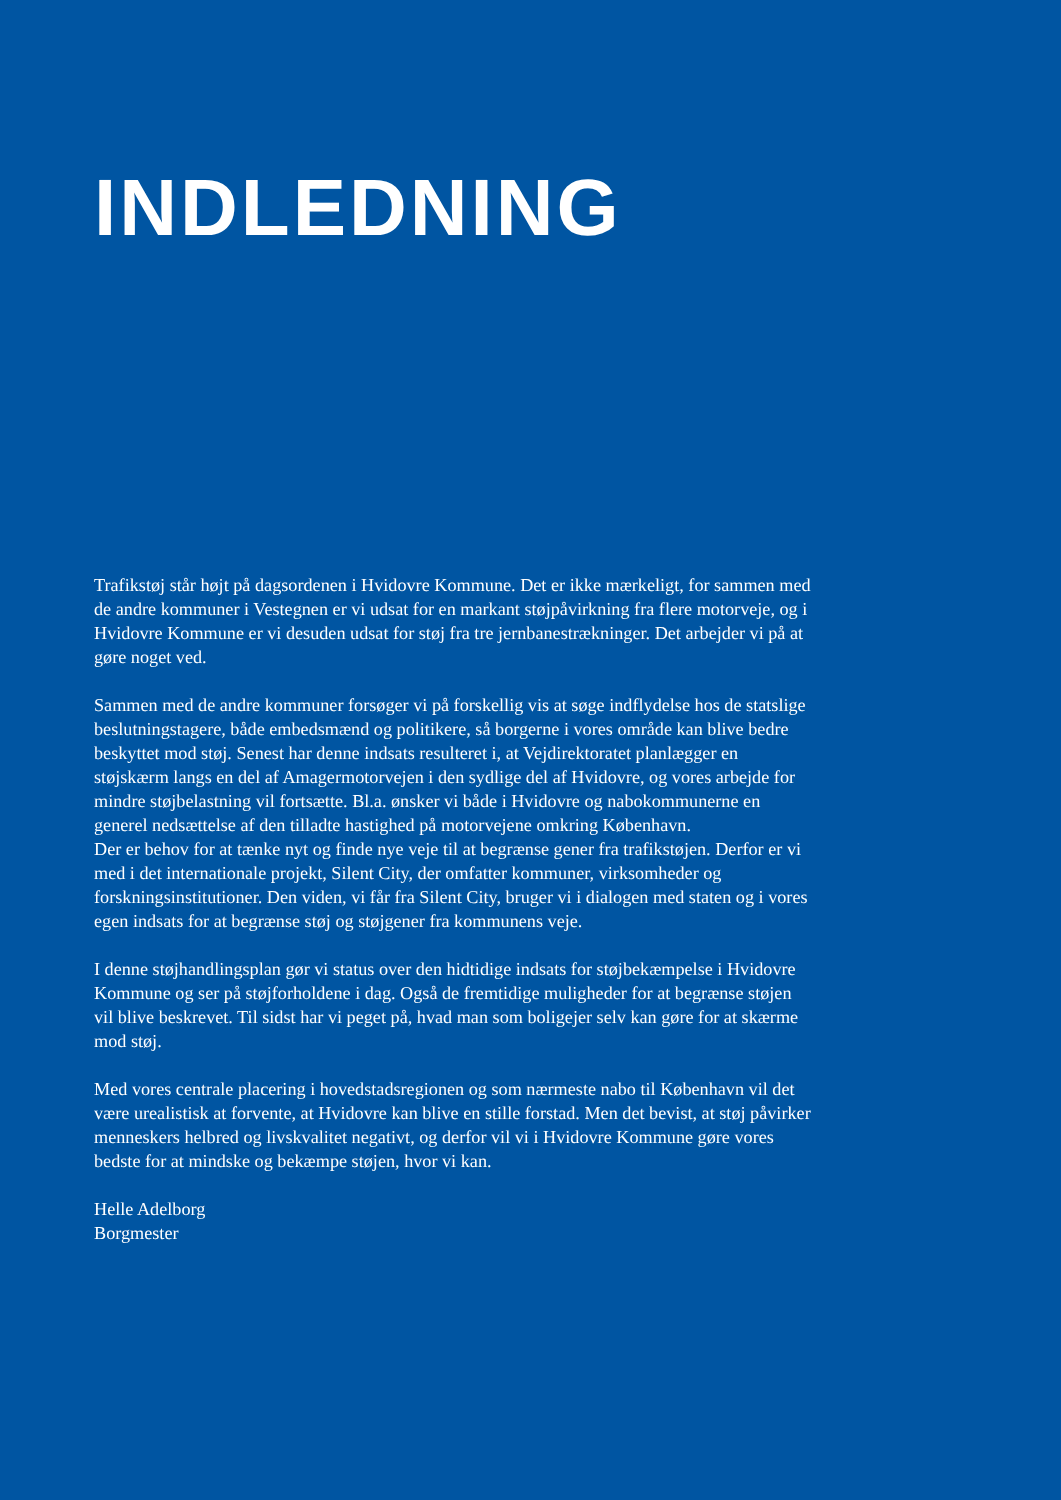INDLEDNING
Trafikstøj står højt på dagsordenen i Hvidovre Kommune. Det er ikke mærkeligt, for sammen med de andre kommuner i Vestegnen er vi udsat for en markant støjpåvirkning fra flere motorveje, og i Hvidovre Kommune er vi desuden udsat for støj fra tre jernbanestrækninger. Det arbejder vi på at gøre noget ved.
Sammen med de andre kommuner forsøger vi på forskellig vis at søge indflydelse hos de statslige beslutningstagere, både embedsmænd og politikere, så borgerne i vores område kan blive bedre beskyttet mod støj. Senest har denne indsats resulteret i, at Vejdirektoratet planlægger en støjskærm langs en del af Amagermotorvejen i den sydlige del af Hvidovre, og vores arbejde for mindre støjbelastning vil fortsætte. Bl.a. ønsker vi både i Hvidovre og nabokommunerne en generel nedsættelse af den tilladte hastighed på motorvejene omkring København.
Der er behov for at tænke nyt og finde nye veje til at begrænse gener fra trafikstøjen. Derfor er vi med i det internationale projekt, Silent City, der omfatter kommuner, virksomheder og forskningsinstitutioner. Den viden, vi får fra Silent City, bruger vi i dialogen med staten og i vores egen indsats for at begrænse støj og støjgener fra kommunens veje.
I denne støjhandlingsplan gør vi status over den hidtidige indsats for støjbekæmpelse i Hvidovre Kommune og ser på støjforholdene i dag. Også de fremtidige muligheder for at begrænse støjen vil blive beskrevet. Til sidst har vi peget på, hvad man som boligejer selv kan gøre for at skærme mod støj.
Med vores centrale placering i hovedstadsregionen og som nærmeste nabo til København vil det være urealistisk at forvente, at Hvidovre kan blive en stille forstad. Men det bevist, at støj påvirker menneskers helbred og livskvalitet negativt, og derfor vil vi i Hvidovre Kommune gøre vores bedste for at mindske og bekæmpe støjen, hvor vi kan.
Helle Adelborg
Borgmester